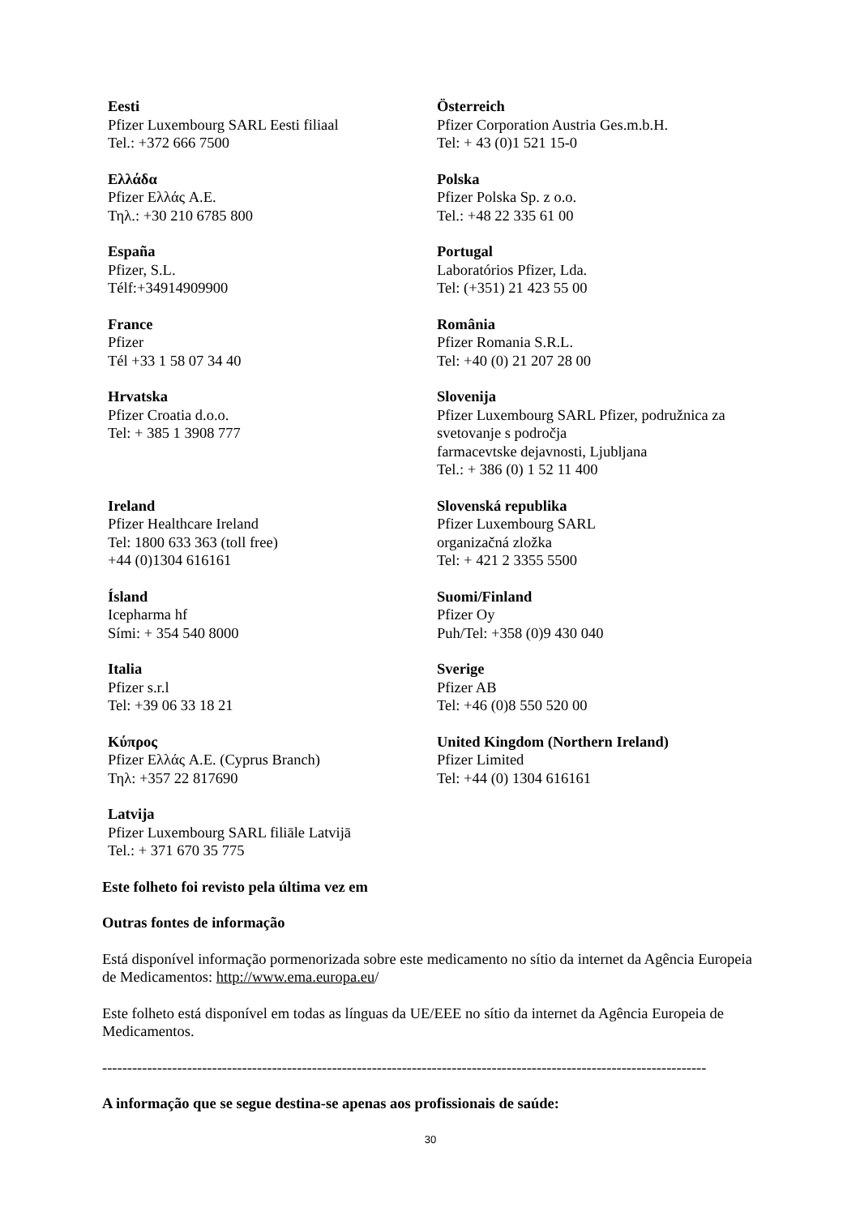| Eesti Pfizer Luxembourg SARL Eesti filiaal Tel.: +372 666 7500 | Österreich Pfizer Corporation Austria Ges.m.b.H. Tel: + 43 (0)1 521 15-0 |
| Ελλάδα Pfizer Ελλάς A.E. Τηλ.: +30 210 6785 800 | Polska Pfizer Polska Sp. z o.o. Tel.: +48 22 335 61 00 |
| España Pfizer, S.L. Télf:+34914909900 | Portugal Laboratórios Pfizer, Lda. Tel: (+351) 21 423 55 00 |
| France Pfizer Tél +33 1 58 07 34 40 | România Pfizer Romania S.R.L. Tel: +40 (0) 21 207 28 00 |
| Hrvatska Pfizer Croatia d.o.o. Tel: + 385 1 3908 777 | Slovenija Pfizer Luxembourg SARL Pfizer, podružnica za svetovanje s področja farmacevtske dejavnosti, Ljubljana Tel.: + 386 (0) 1 52 11 400 |
| Ireland Pfizer Healthcare Ireland Tel: 1800 633 363 (toll free) +44 (0)1304 616161 | Slovenská republika Pfizer Luxembourg SARL organizačná zložka Tel: + 421 2 3355 5500 |
| Ísland Icepharma hf Sími: + 354 540 8000 | Suomi/Finland Pfizer Oy Puh/Tel: +358 (0)9 430 040 |
| Italia Pfizer s.r.l Tel: +39 06 33 18 21 | Sverige Pfizer AB Tel: +46 (0)8 550 520 00 |
| Κύπρος Pfizer Ελλάς A.E. (Cyprus Branch) Τηλ: +357 22 817690 | United Kingdom (Northern Ireland) Pfizer Limited Tel: +44 (0) 1304 616161 |
| Latvija Pfizer Luxembourg SARL filiāle Latvijā Tel.: + 371 670 35 775 | |
Este folheto foi revisto pela última vez em
Outras fontes de informação
Está disponível informação pormenorizada sobre este medicamento no sítio da internet da Agência Europeia de Medicamentos: http://www.ema.europa.eu/
Este folheto está disponível em todas as línguas da UE/EEE no sítio da internet da Agência Europeia de Medicamentos.
-------------------------------------------------------------------------------------------------------------------------
A informação que se segue destina-se apenas aos profissionais de saúde:
30